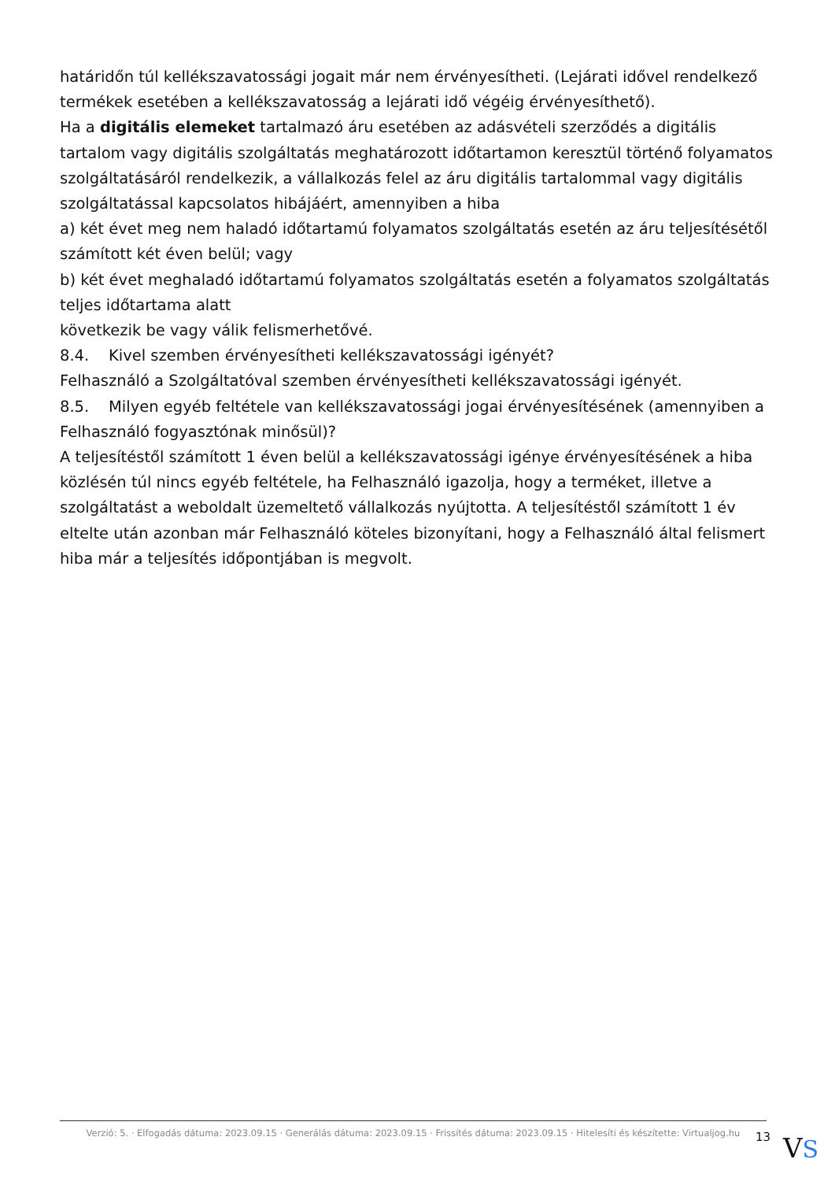határidőn túl kellékszavatossági jogait már nem érvényesítheti. (Lejárati idővel rendelkező termékek esetében a kellékszavatosság a lejárati idő végéig érvényesíthető).
Ha a digitális elemeket tartalmazó áru esetében az adásvételi szerződés a digitális tartalom vagy digitális szolgáltatás meghatározott időtartamon keresztül történő folyamatos szolgáltatásáról rendelkezik, a vállalkozás felel az áru digitális tartalommal vagy digitális szolgáltatással kapcsolatos hibájáért, amennyiben a hiba
a) két évet meg nem haladó időtartamú folyamatos szolgáltatás esetén az áru teljesítésétől számított két éven belül; vagy
b) két évet meghaladó időtartamú folyamatos szolgáltatás esetén a folyamatos szolgáltatás teljes időtartama alatt
következik be vagy válik felismerhetővé.
8.4. Kivel szemben érvényesítheti kellékszavatossági igényét?
Felhasználó a Szolgáltatóval szemben érvényesítheti kellékszavatossági igényét.
8.5. Milyen egyéb feltétele van kellékszavatossági jogai érvényesítésének (amennyiben a Felhasználó fogyasztónak minősül)?
A teljesítéstől számított 1 éven belül a kellékszavatossági igénye érvényesítésének a hiba közlésén túl nincs egyéb feltétele, ha Felhasználó igazolja, hogy a terméket, illetve a szolgáltatást a weboldalt üzemeltető vállalkozás nyújtotta. A teljesítéstől számított 1 év eltelte után azonban már Felhasználó köteles bizonyítani, hogy a Felhasználó által felismert hiba már a teljesítés időpontjában is megvolt.
Verzió: 5. · Elfogadás dátuma: 2023.09.15 · Generálás dátuma: 2023.09.15 · Frissítés dátuma: 2023.09.15 · Hitelesíti és készítette: Virtualjog.hu
13 VS